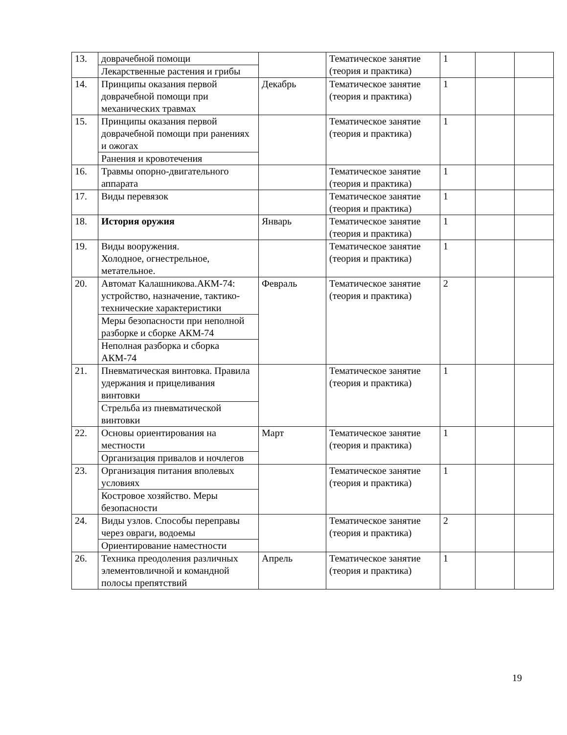| 13. | доврачебной помощи Лекарственные растения и грибы | | Тематическое занятие (теория и практика) | 1 | | |
| 14. | Принципы оказания первой доврачебной помощи при механических травмах | Декабрь | Тематическое занятие (теория и практика) | 1 | | |
| 15. | Принципы оказания первой доврачебной помощи при ранениях и ожогах Ранения и кровотечения | | Тематическое занятие (теория и практика) | 1 | | |
| 16. | Травмы опорно-двигательного аппарата | | Тематическое занятие (теория и практика) | 1 | | |
| 17. | Виды перевязок | | Тематическое занятие (теория и практика) | 1 | | |
| 18. | История оружия | Январь | Тематическое занятие (теория и практика) | 1 | | |
| 19. | Виды вооружения. Холодное, огнестрельное, метательное. | | Тематическое занятие (теория и практика) | 1 | | |
| 20. | Автомат Калашникова.АКМ-74: устройство, назначение, тактико-технические характеристики Меры безопасности при неполной разборке и сборке АКМ-74 Неполная разборка и сборка АКМ-74 | Февраль | Тематическое занятие (теория и практика) | 2 | | |
| 21. | Пневматическая винтовка. Правила удержания и прицеливания винтовки Стрельба из пневматической винтовки | | Тематическое занятие (теория и практика) | 1 | | |
| 22. | Основы ориентирования на местности Организация привалов и ночлегов | Март | Тематическое занятие (теория и практика) | 1 | | |
| 23. | Организация питания вполевых условиях Костровое хозяйство. Меры безопасности | | Тематическое занятие (теория и практика) | 1 | | |
| 24. | Виды узлов. Способы переправы через овраги, водоемы Ориентирование наместности | | Тематическое занятие (теория и практика) | 2 | | |
| 26. | Техника преодоления различных элементовличной и командной полосы препятствий | Апрель | Тематическое занятие (теория и практика) | 1 | | |
19